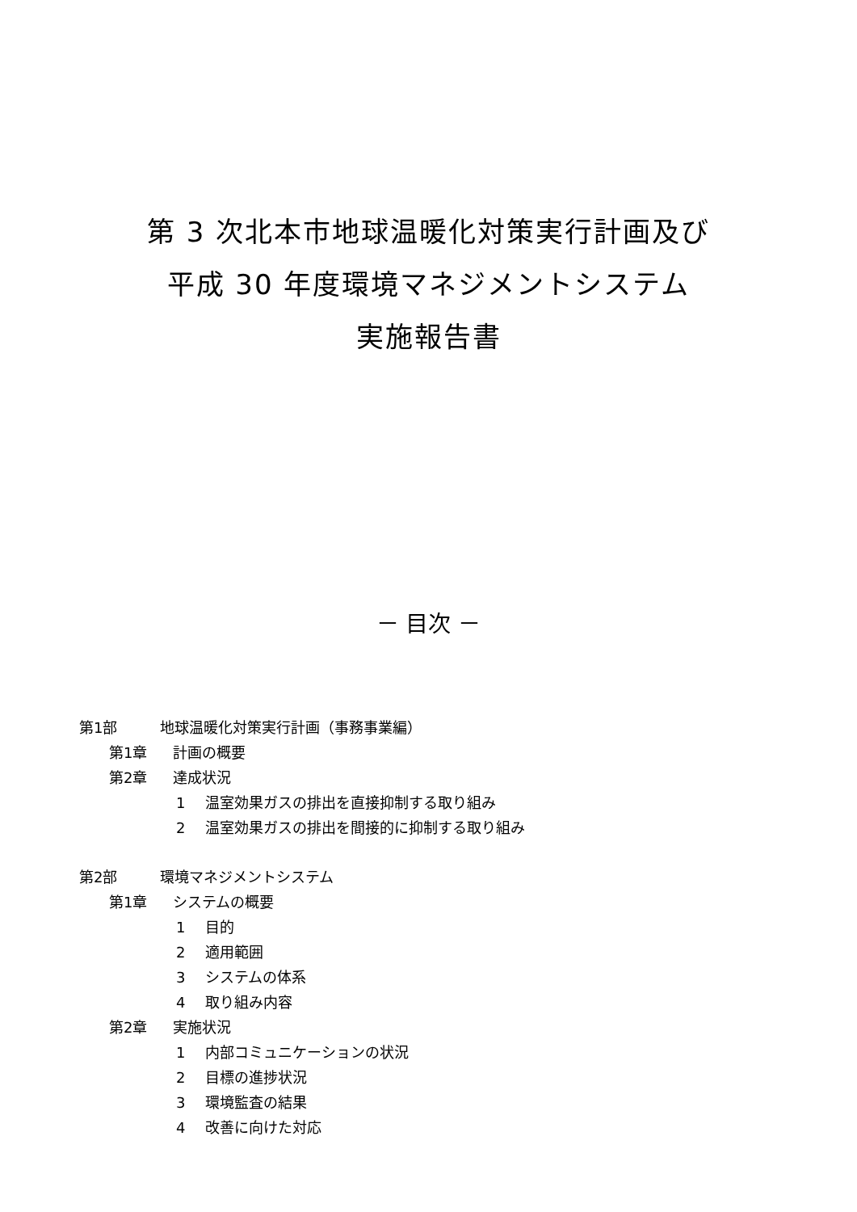第 3 次北本市地球温暖化対策実行計画及び
平成 30 年度環境マネジメントシステム
実施報告書
－ 目次 －
第1部 地球温暖化対策実行計画（事務事業編）
第1章 計画の概要
第2章 達成状況
1 温室効果ガスの排出を直接抑制する取り組み
2 温室効果ガスの排出を間接的に抑制する取り組み
第2部 環境マネジメントシステム
第1章 システムの概要
1 目的
2 適用範囲
3 システムの体系
4 取り組み内容
第2章 実施状況
1 内部コミュニケーションの状況
2 目標の進捗状況
3 環境監査の結果
4 改善に向けた対応